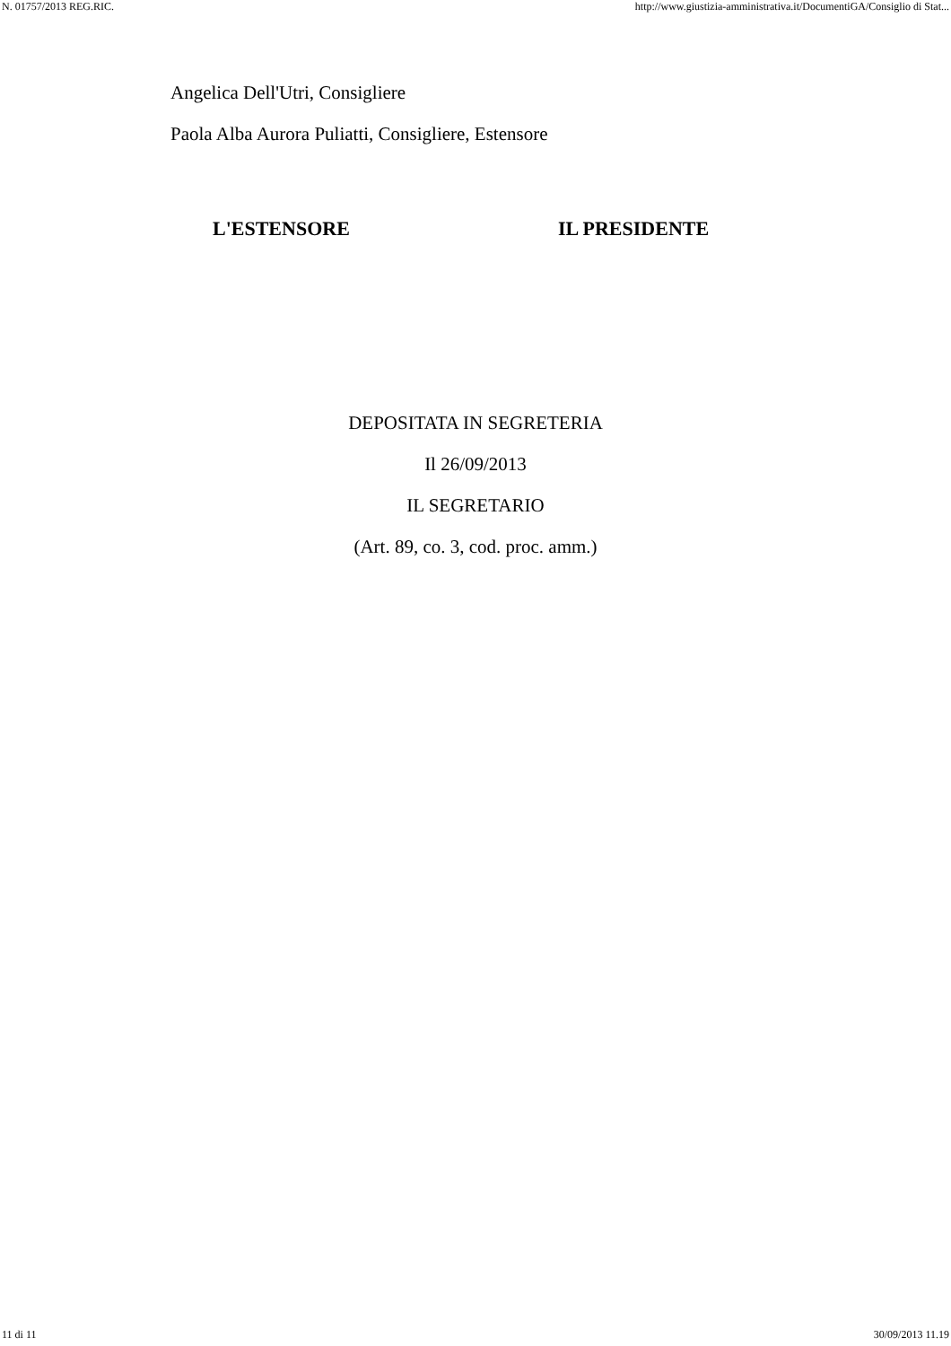N. 01757/2013 REG.RIC. http://www.giustizia-amministrativa.it/DocumentiGA/Consiglio di Stat...
Angelica Dell'Utri, Consigliere
Paola Alba Aurora Puliatti, Consigliere, Estensore
L'ESTENSORE IL PRESIDENTE
DEPOSITATA IN SEGRETERIA
Il 26/09/2013
IL SEGRETARIO
(Art. 89, co. 3, cod. proc. amm.)
11 di 11 30/09/2013 11.19